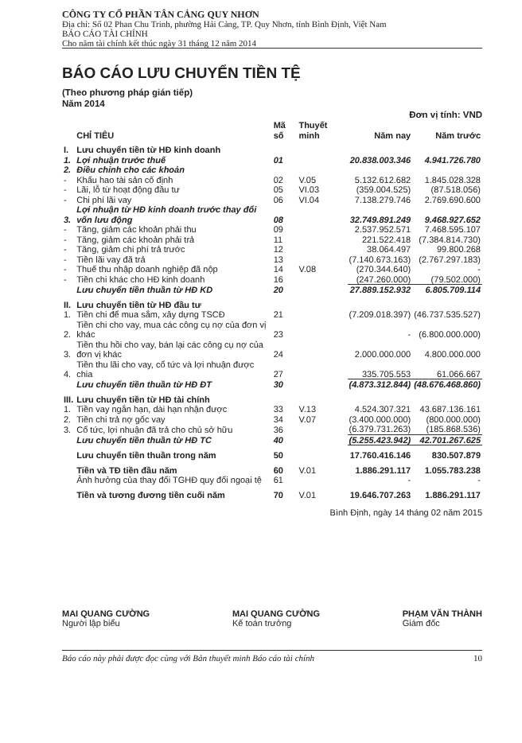CÔNG TY CỔ PHẦN TÂN CẢNG QUY NHƠN
Địa chỉ: Số 02 Phan Chu Trinh, phường Hải Cảng, TP. Quy Nhơn, tỉnh Bình Định, Việt Nam
BÁO CÁO TÀI CHÍNH
Cho năm tài chính kết thúc ngày 31 tháng 12 năm 2014
BÁO CÁO LƯU CHUYỂN TIỀN TỆ
(Theo phương pháp gián tiếp)
Năm 2014
Đơn vị tính: VND
| | CHỈ TIÊU | Mã số | Thuyết minh | Năm nay | Năm trước |
| --- | --- | --- | --- | --- | --- |
| I. | Lưu chuyển tiền từ HĐ kinh doanh | | | | |
| 1. | Lợi nhuận trước thuế | 01 | | 20.838.003.346 | 4.941.726.780 |
| 2. | Điều chỉnh cho các khoản | | | | |
| - | Khấu hao tài sản cố định | 02 | V.05 | 5.132.612.682 | 1.845.028.328 |
| - | Lãi, lỗ từ hoạt động đầu tư | 05 | VI.03 | (359.004.525) | (87.518.056) |
| - | Chi phí lãi vay | 06 | VI.04 | 7.138.279.746 | 2.769.690.600 |
| 3. | Lợi nhuận từ HĐ kinh doanh trước thay đổi vốn lưu động | 08 | | 32.749.891.249 | 9.468.927.652 |
| - | Tăng, giảm các khoản phải thu | 09 | | 2.537.952.571 | 7.468.595.107 |
| - | Tăng, giảm các khoản phải trả | 11 | | 221.522.418 | (7.384.814.730) |
| - | Tăng, giảm chi phí trả trước | 12 | | 38.064.497 | 99.800.268 |
| - | Tiền lãi vay đã trả | 13 | | (7.140.673.163) | (2.767.297.183) |
| - | Thuế thu nhập doanh nghiệp đã nộp | 14 | V.08 | (270.344.640) | - |
| - | Tiền chi khác cho HĐ kinh doanh | 16 | | (247.260.000) | (79.502.000) |
| | Lưu chuyển tiền thuần từ HĐ KD | 20 | | 27.889.152.932 | 6.805.709.114 |
| II. | Lưu chuyển tiền từ HĐ đầu tư | | | | |
| 1. | Tiền chi để mua sắm, xây dựng TSCĐ | 21 | | (7.209.018.397) | (46.737.535.527) |
| 2. | Tiền chi cho vay, mua các công cụ nợ của đơn vị khác | 23 | | - | (6.800.000.000) |
| 3. | Tiền thu hồi cho vay, bán lại các công cụ nợ của đơn vị khác | 24 | | 2.000.000.000 | 4.800.000.000 |
| 4. | Tiền thu lãi cho vay, cổ tức và lợi nhuận được chia | 27 | | 335.705.553 | 61.066.667 |
| | Lưu chuyển tiền thuần từ HĐ ĐT | 30 | | (4.873.312.844) | (48.676.468.860) |
| III. | Lưu chuyển tiền từ HĐ tài chính | | | | |
| 1. | Tiền vay ngắn hạn, dài hạn nhận được | 33 | V.13 | 4.524.307.321 | 43.687.136.161 |
| 2. | Tiền chi trả nợ gốc vay | 34 | V.07 | (3.400.000.000) | (800.000.000) |
| 3. | Cổ tức, lợi nhuận đã trả cho chủ sở hữu | 36 | | (6.379.731.263) | (185.868.536) |
| | Lưu chuyển tiền thuần từ HĐ TC | 40 | | (5.255.423.942) | 42.701.267.625 |
| | Lưu chuyển tiền thuần trong năm | 50 | | 17.760.416.146 | 830.507.879 |
| | Tiền và TĐ tiền đầu năm | 60 | V.01 | 1.886.291.117 | 1.055.783.238 |
| | Ảnh hưởng của thay đổi TGHĐ quy đổi ngoại tệ | 61 | | - | - |
| | Tiền và tương đương tiền cuối năm | 70 | V.01 | 19.646.707.263 | 1.886.291.117 |
Bình Định, ngày 14 tháng 02 năm 2015
MAI QUANG CƯỜNG
Người lập biểu
MAI QUANG CƯỜNG
Kế toán trưởng
PHẠM VĂN THÀNH
Giám đốc
Báo cáo này phải được đọc cùng với Bản thuyết minh Báo cáo tài chính 10